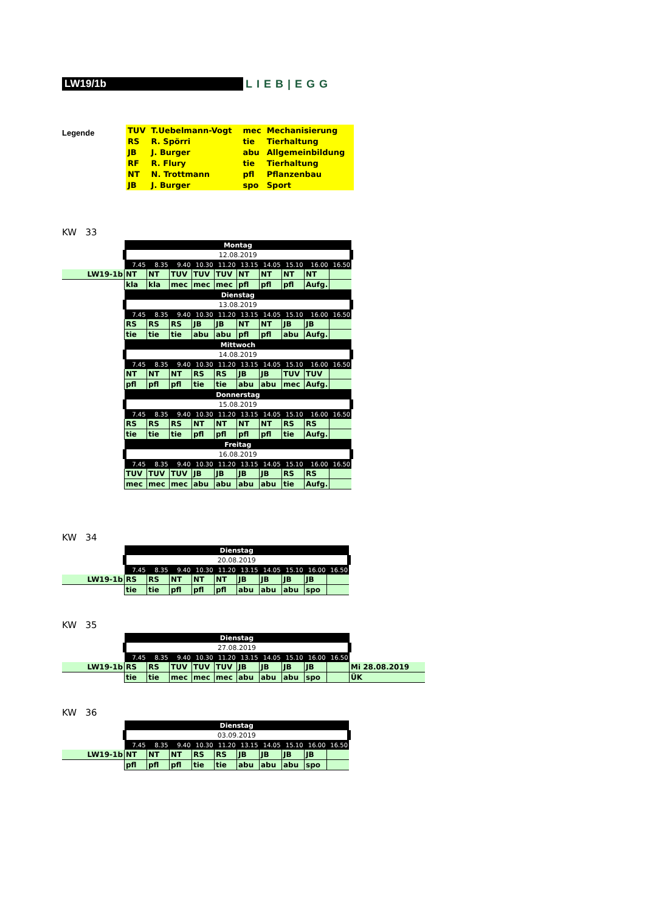LW19/1b LIEB|EGG
Legende
| TUV | T.Uebelmann-Vogt | mec | Mechanisierung |
| RS | R. Spörri | tie | Tierhaltung |
| JB | J. Burger | abu | Allgemeinbildung |
| RF | R. Flury | tie | Tierhaltung |
| NT | N. Trottmann | pfl | Pflanzenbau |
| JB | J. Burger | spo | Sport |
KW 33
| | Montag | | | | | | | | | |
| | 12.08.2019 | | | | | | | | | |
| | 7.45 | 8.35 | 9.40 | 10.30 | 11.20 | 13.15 | 14.05 | 15.10 | 16.00 | 16.50 |
| LW19-1b | NT | NT | TUV | TUV | TUV | NT | NT | NT | NT | |
| | kla | kla | mec | mec | mec | pfl | pfl | pfl | Aufg. | |
| | Dienstag | | | | | | | | | |
| | 13.08.2019 | | | | | | | | | |
| | 7.45 | 8.35 | 9.40 | 10.30 | 11.20 | 13.15 | 14.05 | 15.10 | 16.00 | 16.50 |
| | RS | RS | RS | JB | JB | NT | NT | JB | JB | |
| | tie | tie | tie | abu | abu | pfl | pfl | abu | Aufg. | |
| | Mittwoch | | | | | | | | | |
| | 14.08.2019 | | | | | | | | | |
| | 7.45 | 8.35 | 9.40 | 10.30 | 11.20 | 13.15 | 14.05 | 15.10 | 16.00 | 16.50 |
| | NT | NT | NT | RS | RS | JB | JB | TUV | TUV | |
| | pfl | pfl | pfl | tie | tie | abu | abu | mec | Aufg. | |
| | Donnerstag | | | | | | | | | |
| | 15.08.2019 | | | | | | | | | |
| | 7.45 | 8.35 | 9.40 | 10.30 | 11.20 | 13.15 | 14.05 | 15.10 | 16.00 | 16.50 |
| | RS | RS | RS | NT | NT | NT | NT | RS | RS | |
| | tie | tie | tie | pfl | pfl | pfl | pfl | tie | Aufg. | |
| | Freitag | | | | | | | | | |
| | 16.08.2019 | | | | | | | | | |
| | 7.45 | 8.35 | 9.40 | 10.30 | 11.20 | 13.15 | 14.05 | 15.10 | 16.00 | 16.50 |
| | TUV | TUV | TUV | JB | JB | JB | JB | RS | RS | |
| | mec | mec | mec | abu | abu | abu | abu | tie | Aufg. | |
KW 34
| | Dienstag | | | | | | | | | |
| | 20.08.2019 | | | | | | | | | |
| | 7.45 | 8.35 | 9.40 | 10.30 | 11.20 | 13.15 | 14.05 | 15.10 | 16.00 | 16.50 |
| LW19-1b | RS | RS | NT | NT | NT | JB | JB | JB | JB | |
| | tie | tie | pfl | pfl | pfl | abu | abu | abu | spo | |
KW 35
| | Dienstag | | | | | | | | | | |
| | 27.08.2019 | | | | | | | | | | |
| | 7.45 | 8.35 | 9.40 | 10.30 | 11.20 | 13.15 | 14.05 | 15.10 | 16.00 | 16.50 | |
| LW19-1b | RS | RS | TUV | TUV | TUV | JB | JB | JB | JB | | Mi 28.08.2019 |
| | tie | tie | mec | mec | mec | abu | abu | abu | spo | | ÜK |
KW 36
| | Dienstag | | | | | | | | | |
| | 03.09.2019 | | | | | | | | | |
| | 7.45 | 8.35 | 9.40 | 10.30 | 11.20 | 13.15 | 14.05 | 15.10 | 16.00 | 16.50 |
| LW19-1b | NT | NT | NT | RS | RS | JB | JB | JB | JB | |
| | pfl | pfl | pfl | tie | tie | abu | abu | abu | spo | |